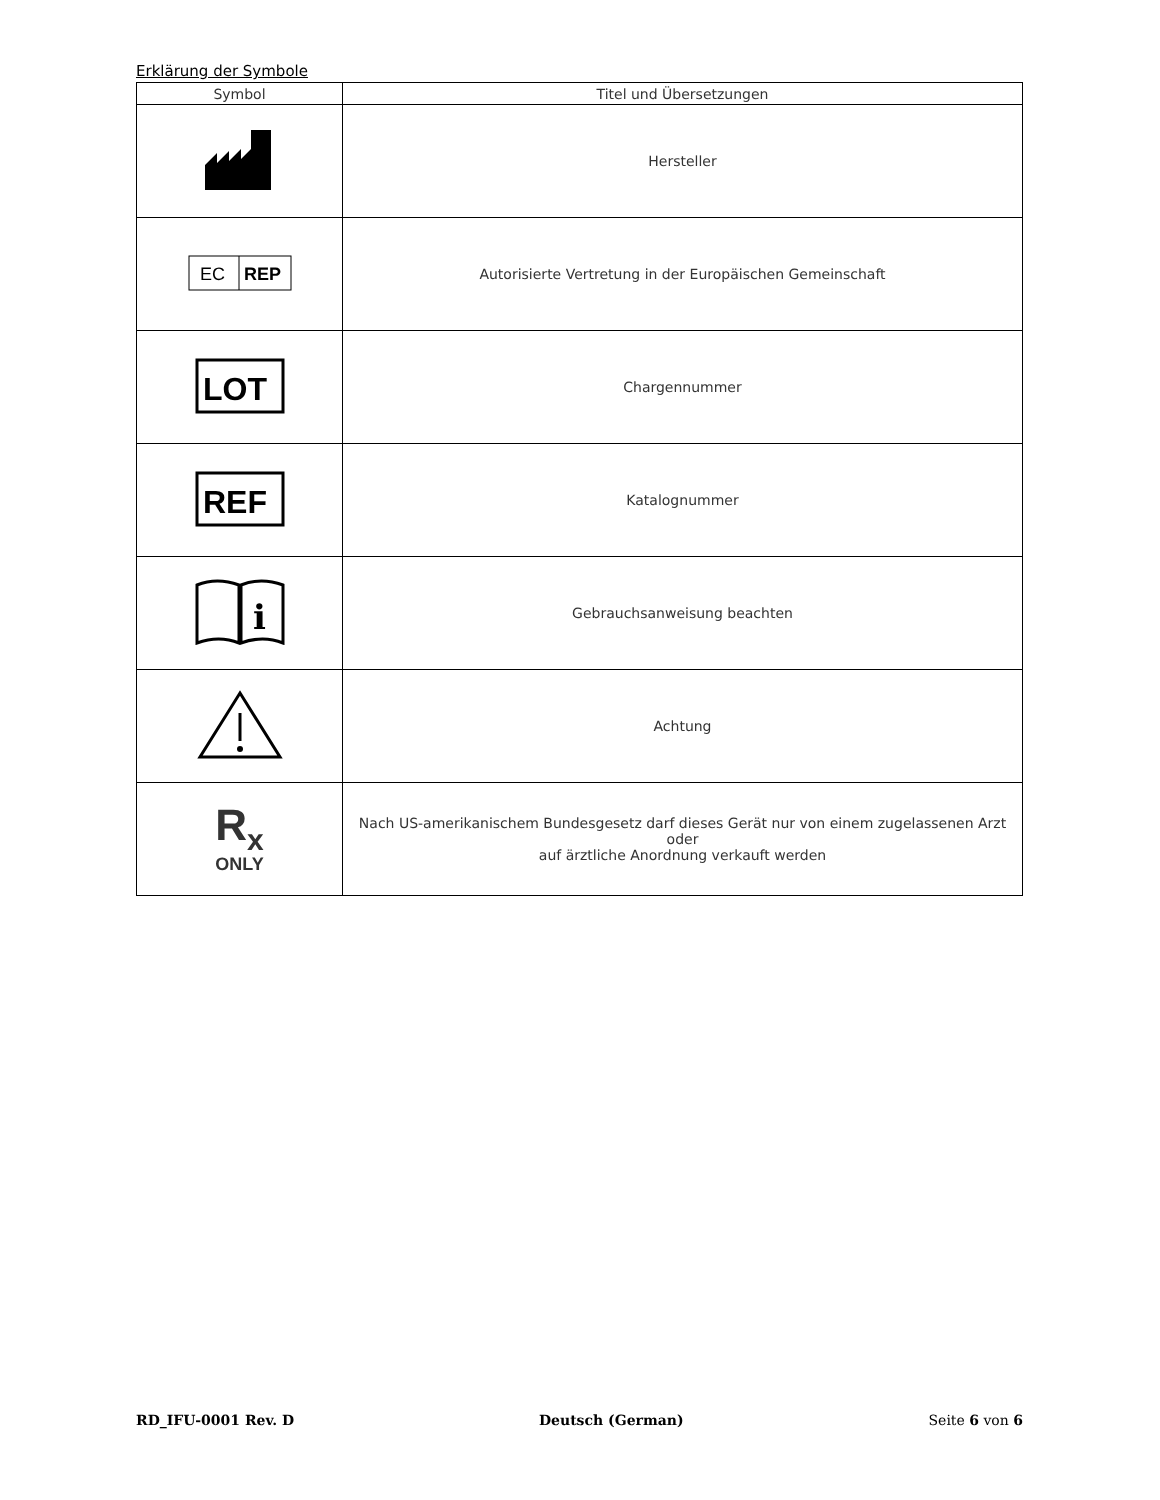Erklärung der Symbole
| Symbol | Titel und Übersetzungen |
| --- | --- |
| | Hersteller |
| EC REP | Autorisierte Vertretung in der Europäischen Gemeinschaft |
| LOT | Chargennummer |
| REF | Katalognummer |
| i | Gebrauchsanweisung beachten |
| | Achtung |
| R<sub>x</sub> ONLY | Nach US-amerikanischem Bundesgesetz darf dieses Gerät nur von einem zugelassenen Arzt oder auf ärztliche Anordnung verkauft werden |
RD_IFU-0001 Rev. D Deutsch (German) Seite 6 von 6